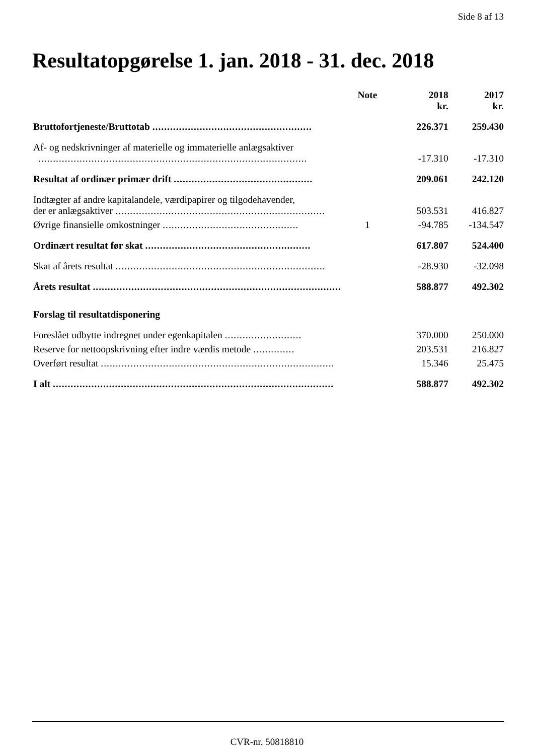Side 8 af 13
Resultatopgørelse 1. jan. 2018 - 31. dec. 2018
| | Note | 2018 kr. | 2017 kr. |
| --- | --- | --- | --- |
| Bruttofortjeneste/Bruttotab ...................................................... | | 226.371 | 259.430 |
| Af- og nedskrivninger af materielle og immaterielle anlægsaktiver ........................................................................................... | | -17.310 | -17.310 |
| Resultat af ordinær primær drift ............................................... | | 209.061 | 242.120 |
| Indtægter af andre kapitalandele, værdipapirer og tilgodehavender, der er anlægsaktiver ....................................................................... | | 503.531 | 416.827 |
| Øvrige finansielle omkostninger .............................................. | 1 | -94.785 | -134.547 |
| Ordinært resultat før skat ........................................................ | | 617.807 | 524.400 |
| Skat af årets resultat ....................................................................... | | -28.930 | -32.098 |
| Årets resultat .................................................................................... | | 588.877 | 492.302 |
| Forslag til resultatdisponering | | | |
| Foreslået udbytte indregnet under egenkapitalen .......................... | | 370.000 | 250.000 |
| Reserve for nettoopskrivning efter indre værdis metode .............. | | 203.531 | 216.827 |
| Overført resultat ............................................................................... | | 15.346 | 25.475 |
| I alt ............................................................................................... | | 588.877 | 492.302 |
CVR-nr. 50818810